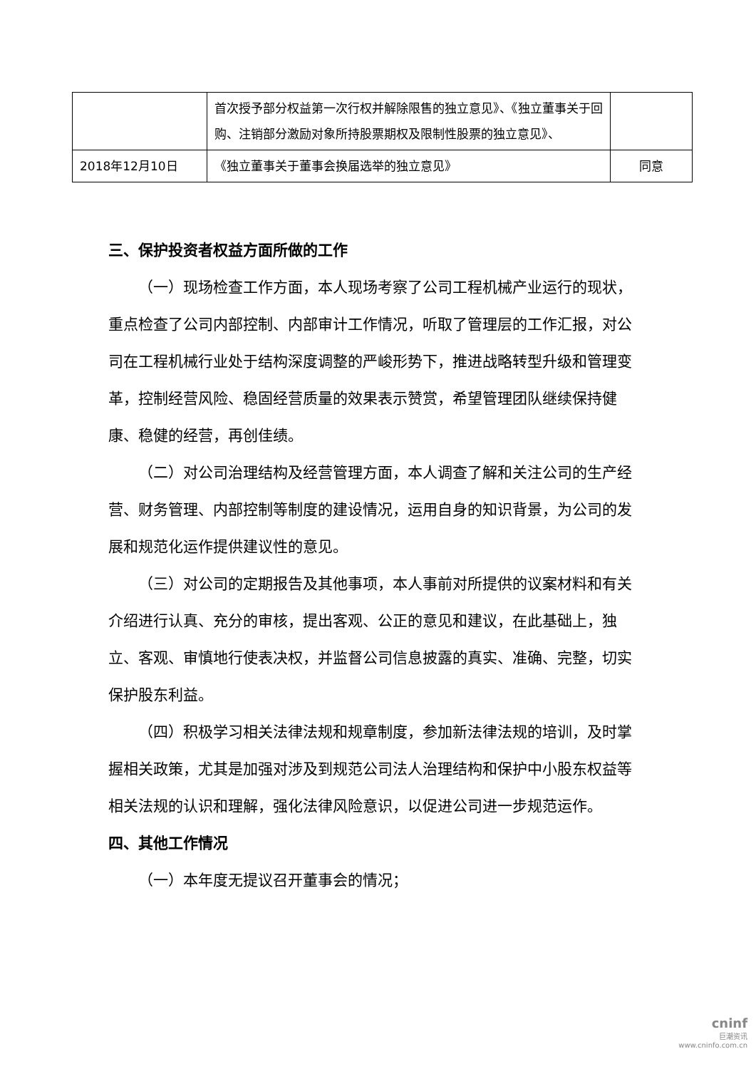| | 首次授予部分权益第一次行权并解除限售的独立意见》、《独立董事关于回购、注销部分激励对象所持股票期权及限制性股票的独立意见》、 | |
| 2018年12月10日 | 《独立董事关于董事会换届选举的独立意见》 | 同意 |
三、保护投资者权益方面所做的工作
（一）现场检查工作方面，本人现场考察了公司工程机械产业运行的现状，重点检查了公司内部控制、内部审计工作情况，听取了管理层的工作汇报，对公司在工程机械行业处于结构深度调整的严峻形势下，推进战略转型升级和管理变革，控制经营风险、稳固经营质量的效果表示赞赏，希望管理团队继续保持健康、稳健的经营，再创佳绩。
（二）对公司治理结构及经营管理方面，本人调查了解和关注公司的生产经营、财务管理、内部控制等制度的建设情况，运用自身的知识背景，为公司的发展和规范化运作提供建议性的意见。
（三）对公司的定期报告及其他事项，本人事前对所提供的议案材料和有关介绍进行认真、充分的审核，提出客观、公正的意见和建议，在此基础上，独立、客观、审慎地行使表决权，并监督公司信息披露的真实、准确、完整，切实保护股东利益。
（四）积极学习相关法律法规和规章制度，参加新法律法规的培训，及时掌握相关政策，尤其是加强对涉及到规范公司法人治理结构和保护中小股东权益等相关法规的认识和理解，强化法律风险意识，以促进公司进一步规范运作。
四、其他工作情况
（一）本年度无提议召开董事会的情况；
cninf
巨潮资讯
www.cninfo.com.cn